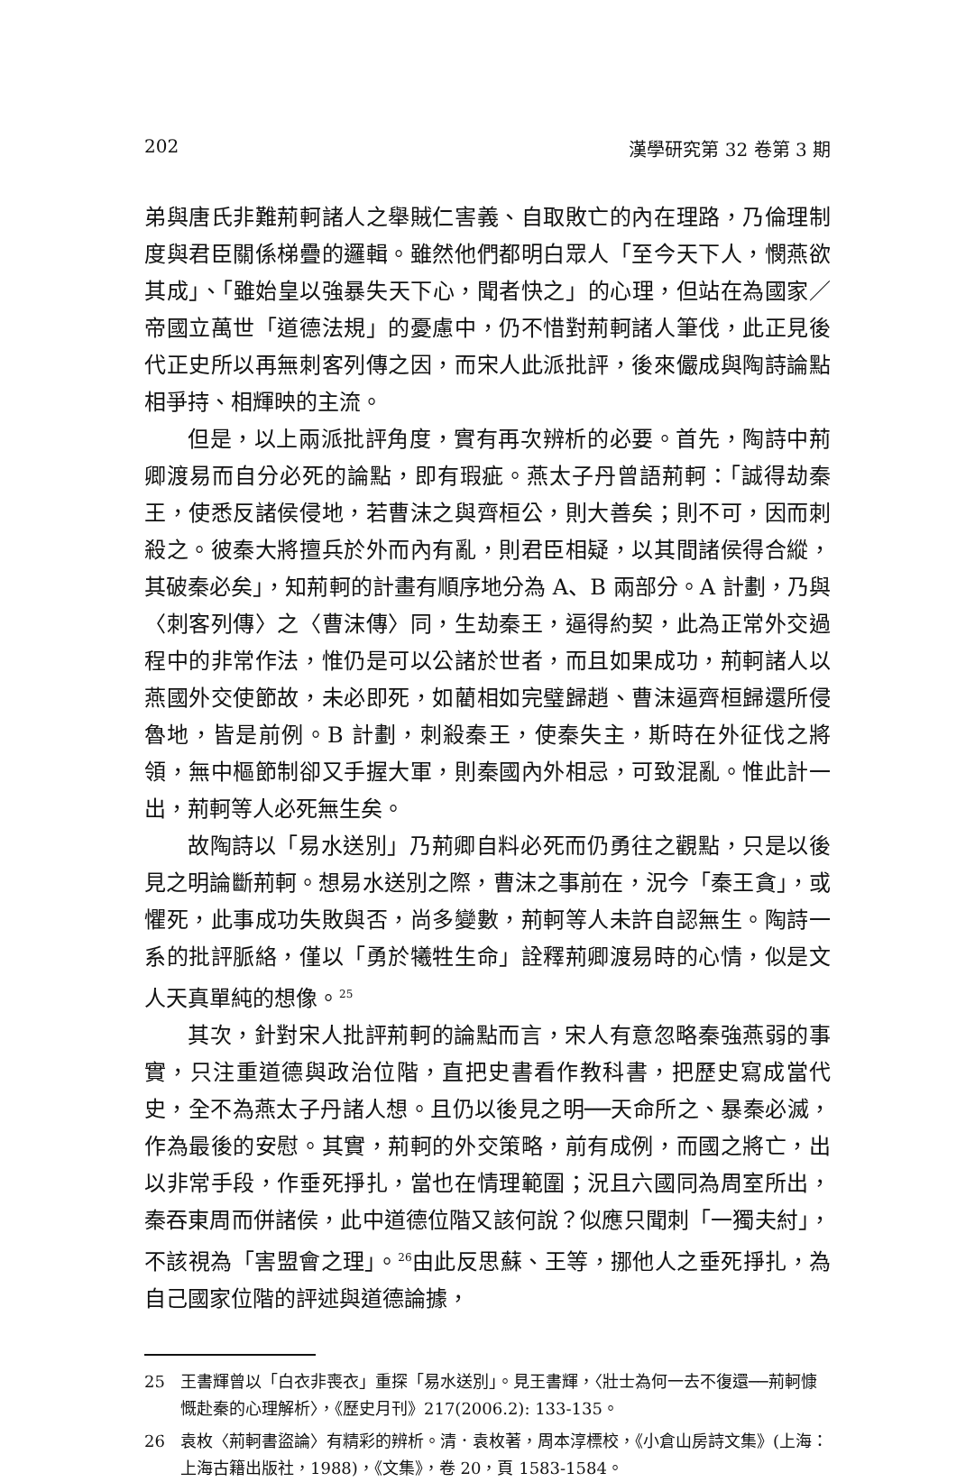202 漢學研究第 32 卷第 3 期
弟與唐氏非難荊軻諸人之舉賊仁害義、自取敗亡的內在理路，乃倫理制度與君臣關係梯疊的邏輯。雖然他們都明白眾人「至今天下人，憫燕欲其成」、「雖始皇以強暴失天下心，聞者快之」的心理，但站在為國家／帝國立萬世「道德法規」的憂慮中，仍不惜對荊軻諸人筆伐，此正見後代正史所以再無刺客列傳之因，而宋人此派批評，後來儼成與陶詩論點相爭持、相輝映的主流。
但是，以上兩派批評角度，實有再次辨析的必要。首先，陶詩中荊卿渡易而自分必死的論點，即有瑕疵。燕太子丹曾語荊軻：「誠得劫秦王，使悉反諸侯侵地，若曹沫之與齊桓公，則大善矣；則不可，因而刺殺之。彼秦大將擅兵於外而內有亂，則君臣相疑，以其間諸侯得合縱，其破秦必矣」，知荊軻的計畫有順序地分為 A、B 兩部分。A 計劃，乃與〈刺客列傳〉之〈曹沫傳〉同，生劫秦王，逼得約契，此為正常外交過程中的非常作法，惟仍是可以公諸於世者，而且如果成功，荊軻諸人以燕國外交使節故，未必即死，如藺相如完璧歸趙、曹沫逼齊桓歸還所侵魯地，皆是前例。B 計劃，刺殺秦王，使秦失主，斯時在外征伐之將領，無中樞節制卻又手握大軍，則秦國內外相忌，可致混亂。惟此計一出，荊軻等人必死無生矣。
故陶詩以「易水送別」乃荊卿自料必死而仍勇往之觀點，只是以後見之明論斷荊軻。想易水送別之際，曹沫之事前在，況今「秦王貪」，或懼死，此事成功失敗與否，尚多變數，荊軻等人未許自認無生。陶詩一系的批評脈絡，僅以「勇於犧牲生命」詮釋荊卿渡易時的心情，似是文人天真單純的想像。<sup>25</sup>
其次，針對宋人批評荊軻的論點而言，宋人有意忽略秦強燕弱的事實，只注重道德與政治位階，直把史書看作教科書，把歷史寫成當代史，全不為燕太子丹諸人想。且仍以後見之明──天命所之、暴秦必滅，作為最後的安慰。其實，荊軻的外交策略，前有成例，而國之將亡，出以非常手段，作垂死掙扎，當也在情理範圍；況且六國同為周室所出，秦吞東周而併諸侯，此中道德位階又該何說？似應只聞刺「一獨夫紂」，不該視為「害盟會之理」。<sup>26</sup>由此反思蘇、王等，挪他人之垂死掙扎，為自己國家位階的評述與道德論據，
25 王書輝曾以「白衣非喪衣」重探「易水送別」。見王書輝，〈壯士為何一去不復還──荊軻慷慨赴秦的心理解析〉，《歷史月刊》217(2006.2): 133-135。
26 袁枚〈荊軻書盜論〉有精彩的辨析。清．袁枚著，周本淳標校，《小倉山房詩文集》(上海：上海古籍出版社，1988)，《文集》，卷 20，頁 1583-1584。